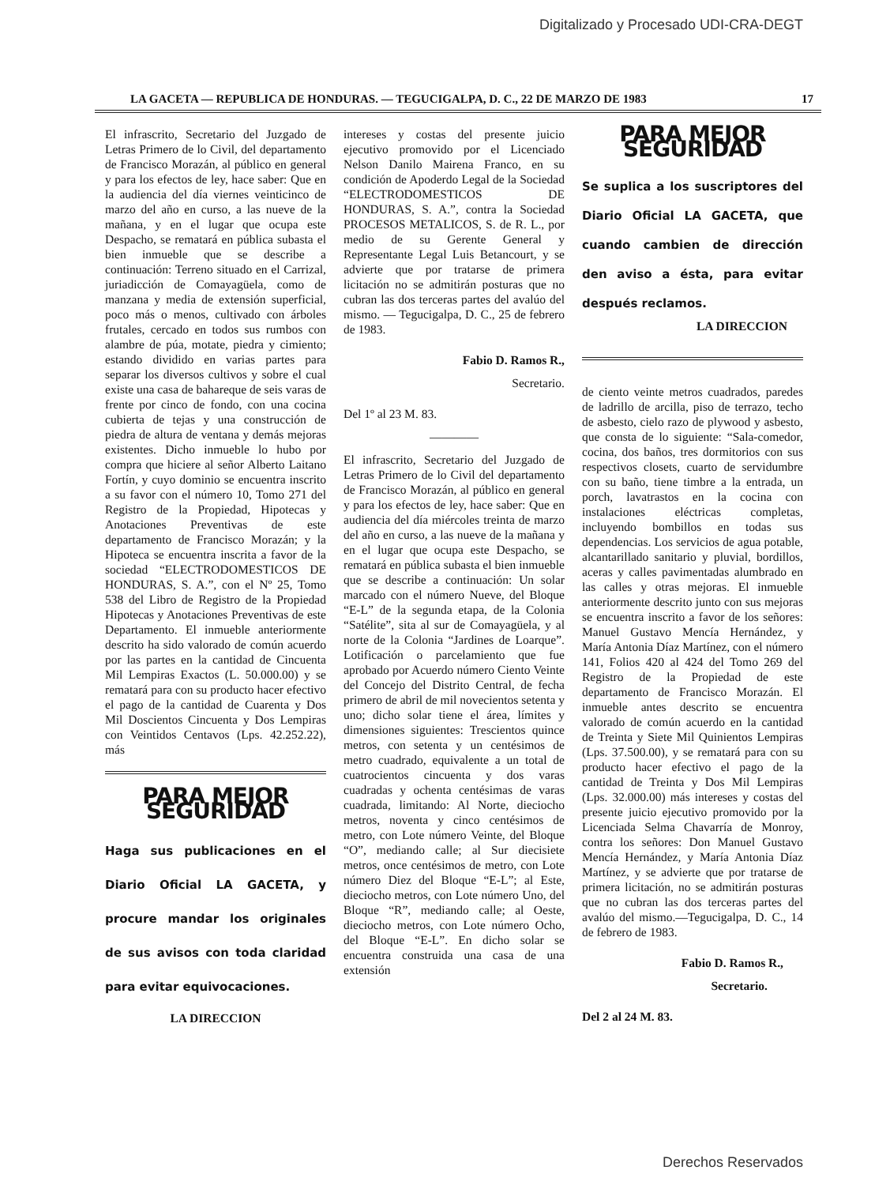Digitalizado y Procesado UDI-CRA-DEGT
LA GACETA — REPUBLICA DE HONDURAS. — TEGUCIGALPA, D. C., 22 DE MARZO DE 1983 17
El infrascrito, Secretario del Juzgado de Letras Primero de lo Civil, del departamento de Francisco Morazán, al público en general y para los efectos de ley, hace saber: Que en la audiencia del día viernes veinticinco de marzo del año en curso, a las nueve de la mañana, y en el lugar que ocupa este Despacho, se rematará en pública subasta el bien inmueble que se describe a continuación: Terreno situado en el Carrizal, juriadicción de Comayagüela, como de manzana y media de extensión superficial, poco más o menos, cultivado con árboles frutales, cercado en todos sus rumbos con alambre de púa, motate, piedra y cimiento; estando dividido en varias partes para separar los diversos cultivos y sobre el cual existe una casa de bahareque de seis varas de frente por cinco de fondo, con una cocina cubierta de tejas y una construcción de piedra de altura de ventana y demás mejoras existentes. Dicho inmueble lo hubo por compra que hiciere al señor Alberto Laitano Fortín, y cuyo dominio se encuentra inscrito a su favor con el número 10, Tomo 271 del Registro de la Propiedad, Hipotecas y Anotaciones Preventivas de este departamento de Francisco Morazán; y la Hipoteca se encuentra inscrita a favor de la sociedad “ELECTRODOMESTICOS DE HONDURAS, S. A.”, con el Nº 25, Tomo 538 del Libro de Registro de la Propiedad Hipotecas y Anotaciones Preventivas de este Departamento. El inmueble anteriormente descrito ha sido valorado de común acuerdo por las partes en la cantidad de Cincuenta Mil Lempiras Exactos (L. 50.000.00) y se rematará para con su producto hacer efectivo el pago de la cantidad de Cuarenta y Dos Mil Doscientos Cincuenta y Dos Lempiras con Veintidos Centavos (Lps. 42.252.22), más
PARA MEJOR SEGURIDAD
Haga sus publicaciones en el Diario Oficial LA GACETA, y procure mandar los originales de sus avisos con toda claridad para evitar equivocaciones.
LA DIRECCION
intereses y costas del presente juicio ejecutivo promovido por el Licenciado Nelson Danilo Mairena Franco, en su condición de Apoderdo Legal de la Sociedad “ELECTRODOMESTICOS DE HONDURAS, S. A.”, contra la Sociedad PROCESOS METALICOS, S. de R. L., por medio de su Gerente General y Representante Legal Luis Betancourt, y se advierte que por tratarse de primera licitación no se admitirán posturas que no cubran las dos terceras partes del avalúo del mismo. — Tegucigalpa, D. C., 25 de febrero de 1983.
Fabio D. Ramos R.,
Secretario.
Del 1º al 23 M. 83.
————
El infrascrito, Secretario del Juzgado de Letras Primero de lo Civil del departamento de Francisco Morazán, al público en general y para los efectos de ley, hace saber: Que en audiencia del día miércoles treinta de marzo del año en curso, a las nueve de la mañana y en el lugar que ocupa este Despacho, se rematará en pública subasta el bien inmueble que se describe a continuación: Un solar marcado con el número Nueve, del Bloque “E-L” de la segunda etapa, de la Colonia “Satélite”, sita al sur de Comayagüela, y al norte de la Colonia “Jardines de Loarque”. Lotificación o parcelamiento que fue aprobado por Acuerdo número Ciento Veinte del Concejo del Distrito Central, de fecha primero de abril de mil novecientos setenta y uno; dicho solar tiene el área, límites y dimensiones siguientes: Trescientos quince metros, con setenta y un centésimos de metro cuadrado, equivalente a un total de cuatrocientos cincuenta y dos varas cuadradas y ochenta centésimas de varas cuadrada, limitando: Al Norte, dieciocho metros, noventa y cinco centésimos de metro, con Lote número Veinte, del Bloque “O”, mediando calle; al Sur diecisiete metros, once centésimos de metro, con Lote número Diez del Bloque “E-L”; al Este, dieciocho metros, con Lote número Uno, del Bloque “R”, mediando calle; al Oeste, dieciocho metros, con Lote número Ocho, del Bloque “E-L”. En dicho solar se encuentra construida una casa de una extensión
PARA MEJOR SEGURIDAD
Se suplica a los suscriptores del Diario Oficial LA GACETA, que cuando cambien de dirección den aviso a ésta, para evitar después reclamos.
LA DIRECCION
de ciento veinte metros cuadrados, paredes de ladrillo de arcilla, piso de terrazo, techo de asbesto, cielo razo de plywood y asbesto, que consta de lo siguiente: “Sala-comedor, cocina, dos baños, tres dormitorios con sus respectivos closets, cuarto de servidumbre con su baño, tiene timbre a la entrada, un porch, lavatrastos en la cocina con instalaciones eléctricas completas, incluyendo bombillos en todas sus dependencias. Los servicios de agua potable, alcantarillado sanitario y pluvial, bordillos, aceras y calles pavimentadas alumbrado en las calles y otras mejoras. El inmueble anteriormente descrito junto con sus mejoras se encuentra inscrito a favor de los señores: Manuel Gustavo Mencía Hernández, y María Antonia Díaz Martínez, con el número 141, Folios 420 al 424 del Tomo 269 del Registro de la Propiedad de este departamento de Francisco Morazán. El inmueble antes descrito se encuentra valorado de común acuerdo en la cantidad de Treinta y Siete Mil Quinientos Lempiras (Lps. 37.500.00), y se rematará para con su producto hacer efectivo el pago de la cantidad de Treinta y Dos Mil Lempiras (Lps. 32.000.00) más intereses y costas del presente juicio ejecutivo promovido por la Licenciada Selma Chavarría de Monroy, contra los señores: Don Manuel Gustavo Mencía Hernández, y María Antonia Díaz Martínez, y se advierte que por tratarse de primera licitación, no se admitirán posturas que no cubran las dos terceras partes del avalúo del mismo.—Tegucigalpa, D. C., 14 de febrero de 1983.
Fabio D. Ramos R.,
Secretario.
Del 2 al 24 M. 83.
Derechos Reservados